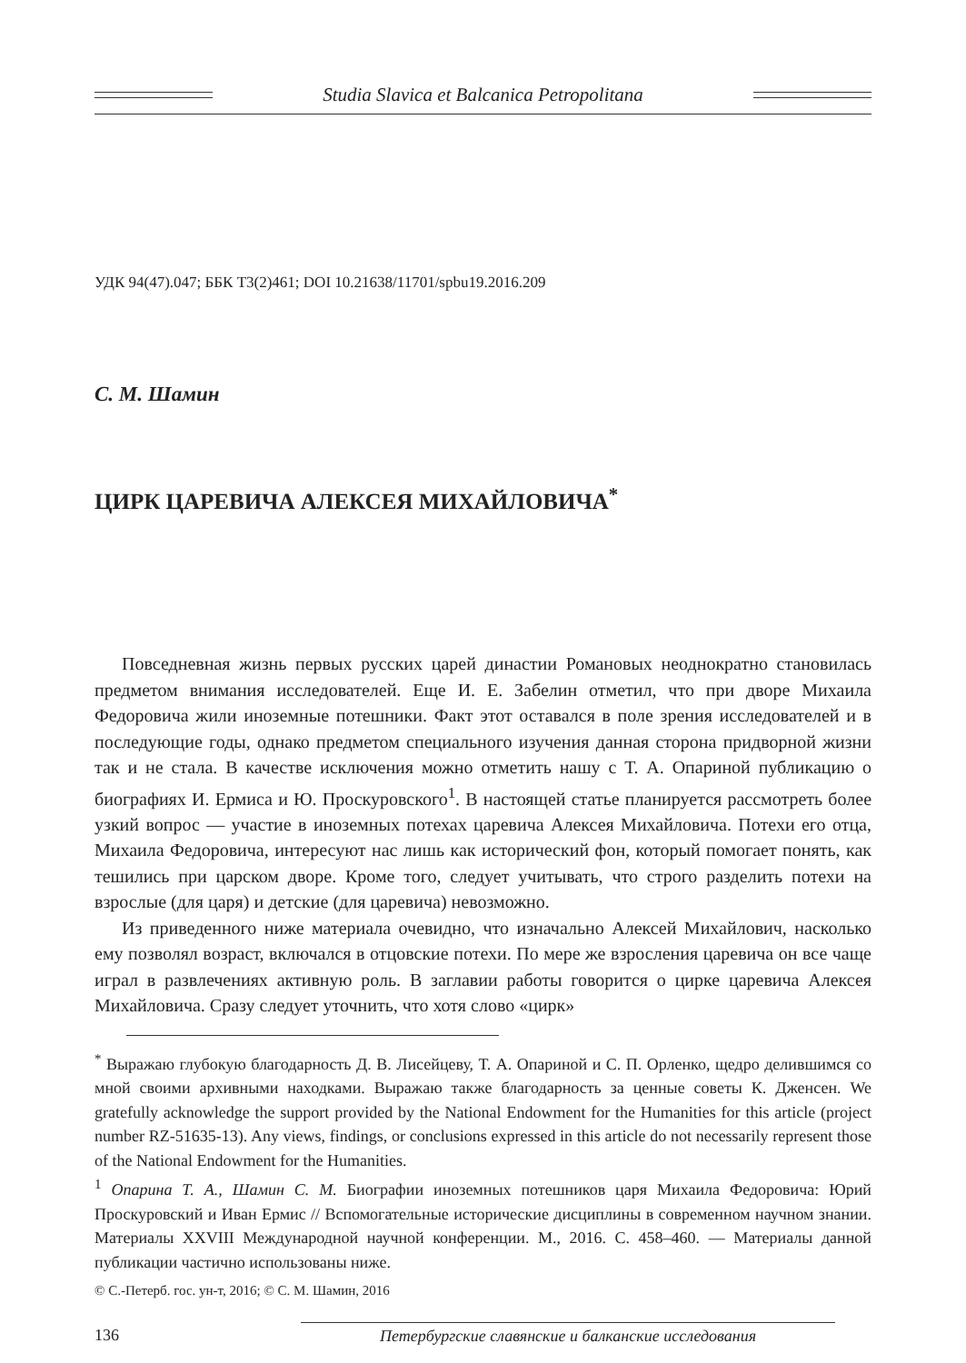Studia Slavica et Balcanica Petropolitana
УДК 94(47).047; ББК Т3(2)461; DOI 10.21638/11701/spbu19.2016.209
С. М. Шамин
ЦИРК ЦАРЕВИЧА АЛЕКСЕЯ МИХАЙЛОВИЧА<sup>*</sup>
Повседневная жизнь первых русских царей династии Романовых неоднократно становилась предметом внимания исследователей. Еще И. Е. Забелин отметил, что при дворе Михаила Федоровича жили иноземные потешники. Факт этот оставался в поле зрения исследователей и в последующие годы, однако предметом специального изучения данная сторона придворной жизни так и не стала. В качестве исключения можно отметить нашу с Т. А. Опариной публикацию о биографиях И. Ермиса и Ю. Проскуровского<sup>1</sup>. В настоящей статье планируется рассмотреть более узкий вопрос — участие в иноземных потехах царевича Алексея Михайловича. Потехи его отца, Михаила Федоровича, интересуют нас лишь как исторический фон, который помогает понять, как тешились при царском дворе. Кроме того, следует учитывать, что строго разделить потехи на взрослые (для царя) и детские (для царевича) невозможно.
Из приведенного ниже материала очевидно, что изначально Алексей Михайлович, насколько ему позволял возраст, включался в отцовские потехи. По мере же взросления царевича он все чаще играл в развлечениях активную роль. В заглавии работы говорится о цирке царевича Алексея Михайловича. Сразу следует уточнить, что хотя слово «цирк»
<sup>*</sup> Выражаю глубокую благодарность Д. В. Лисейцеву, Т. А. Опариной и С. П. Орленко, щедро делившимся со мной своими архивными находками. Выражаю также благодарность за ценные советы К. Дженсен. We gratefully acknowledge the support provided by the National Endowment for the Humanities for this article (project number RZ-51635-13). Any views, findings, or conclusions expressed in this article do not necessarily represent those of the National Endowment for the Humanities.
<sup>1</sup> Опарина Т. А., Шамин С. М. Биографии иноземных потешников царя Михаила Федоровича: Юрий Проскуровский и Иван Ермис // Вспомогательные исторические дисциплины в современном научном знании. Материалы XXVIII Международной научной конференции. М., 2016. С. 458–460. — Материалы данной публикации частично использованы ниже.
© С.-Петерб. гос. ун-т, 2016; © С. М. Шамин, 2016
136 Петербургские славянские и балканские исследования